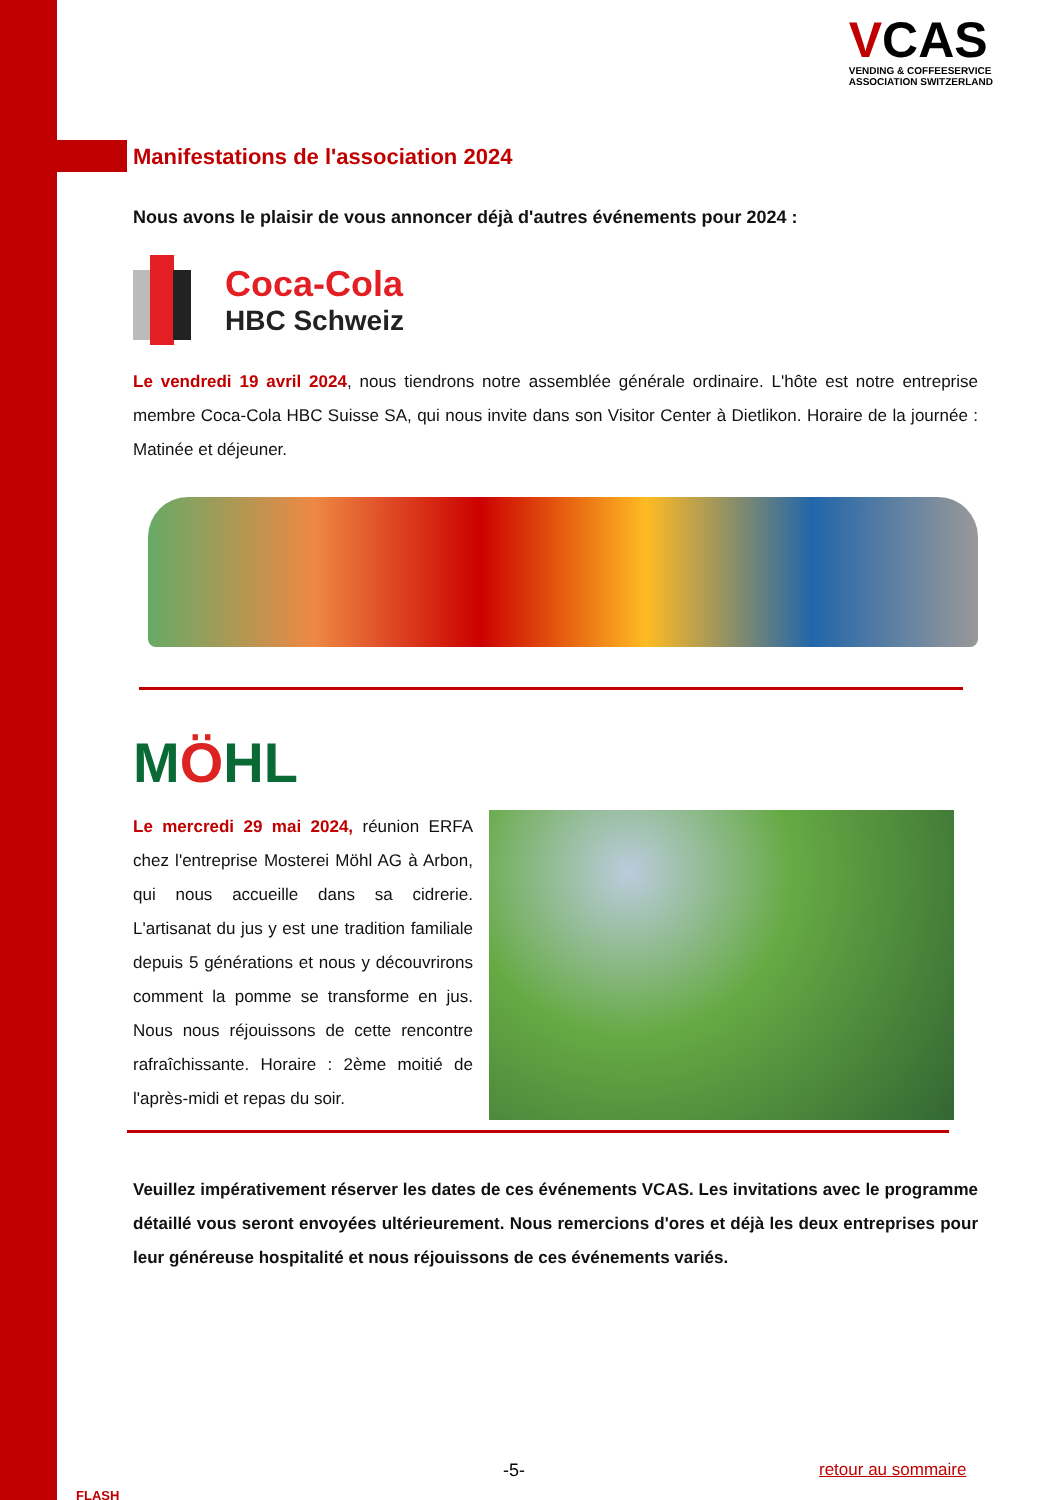VCAS
VENDING & COFFEESERVICE
ASSOCIATION SWITZERLAND
Manifestations de l'association 2024
Nous avons le plaisir de vous annoncer déjà d'autres événements pour 2024 :
Coca-Cola
HBC Schweiz
Le vendredi 19 avril 2024, nous tiendrons notre assemblée générale ordinaire. L'hôte est notre entreprise membre Coca-Cola HBC Suisse SA, qui nous invite dans son Visitor Center à Dietlikon. Horaire de la journée : Matinée et déjeuner.
MÖHL
Le mercredi 29 mai 2024, réunion ERFA chez l'entreprise Mosterei Möhl AG à Arbon, qui nous accueille dans sa cidrerie. L'artisanat du jus y est une tradition familiale depuis 5 générations et nous y découvrirons comment la pomme se transforme en jus. Nous nous réjouissons de cette rencontre rafraîchissante. Horaire : 2ème moitié de l'après-midi et repas du soir.
Veuillez impérativement réserver les dates de ces événements VCAS. Les invitations avec le programme détaillé vous seront envoyées ultérieurement. Nous remercions d'ores et déjà les deux entreprises pour leur généreuse hospitalité et nous réjouissons de ces événements variés.
FLASH
-5- retour au sommaire